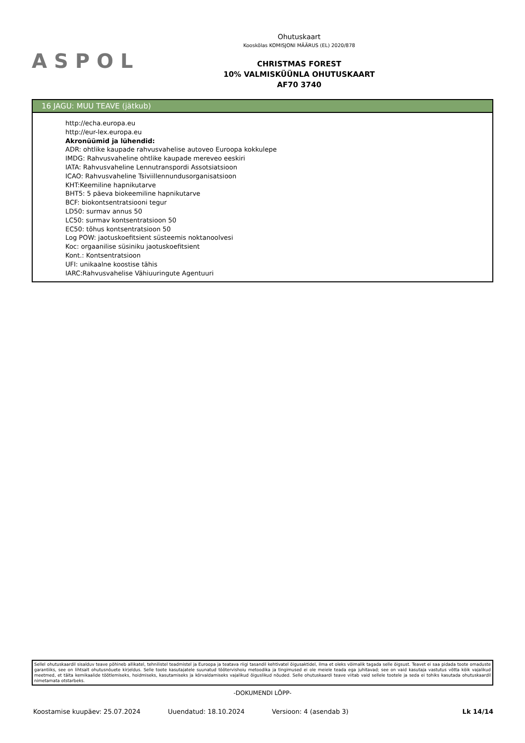ASPOL
Ohutuskaart
Kooskõlas KOMISJONI MÄÄRUS (EL) 2020/878
CHRISTMAS FOREST
10% VALMISKÜÜNLA OHUTUSKAART
AF70 3740
16 JAGU: MUU TEAVE (jätkub)
http://echa.europa.eu
http://eur-lex.europa.eu
Akronüümid ja lühendid:
ADR: ohtlike kaupade rahvusvahelise autoveo Euroopa kokkulepe
IMDG: Rahvusvaheline ohtlike kaupade mereveo eeskiri
IATA: Rahvusvaheline Lennutranspordi Assotsiatsioon
ICAO: Rahvusvaheline Tsiviillennundusorganisatsioon
KHT:Keemiline hapnikutarve
BHT5: 5 päeva biokeemiline hapnikutarve
BCF: biokontsentratsiooni tegur
LD50: surmav annus 50
LC50: surmav kontsentratsioon 50
EC50: tõhus kontsentratsioon 50
Log POW: jaotuskoefitsient süsteemis noktanoolvesi
Koc: orgaanilise süsiniku jaotuskoefitsient
Kont.: Kontsentratsioon
UFI: unikaalne koostise tähis
IARC:Rahvusvahelise Vähiuuringute Agentuuri
Sellel ohutuskaardil sisalduv teave põhineb allikatel, tehnilistel teadmistel ja Euroopa ja teatava riigi tasandil kehtivatel õigusaktidel, ilma et oleks võimalik tagada selle õigsust. Teavet ei saa pidada toote omaduste garantiiks, see on lihtsalt ohutusnõuete kirjeldus. Selle toote kasutajatele suunatud töötervishoiu metoodika ja tingimused ei ole meiele teada ega juhitavad; see on vaid kasutaja vastutus võtta kõik vajalikud meetmed, et täita kemikaalide töötlemiseks, hoidmiseks, kasutamiseks ja kõrvaldamiseks vajalikud õiguslikud nõuded. Selle ohutuskaardi teave viitab vaid sellele tootele ja seda ei tohiks kasutada ohutuskaardil nimetamata otstarbeks.
-DOKUMENDI LÕPP-
Koostamise kuupäev: 25.07.2024 Uuendatud: 18.10.2024 Versioon: 4 (asendab 3) Lk 14/14